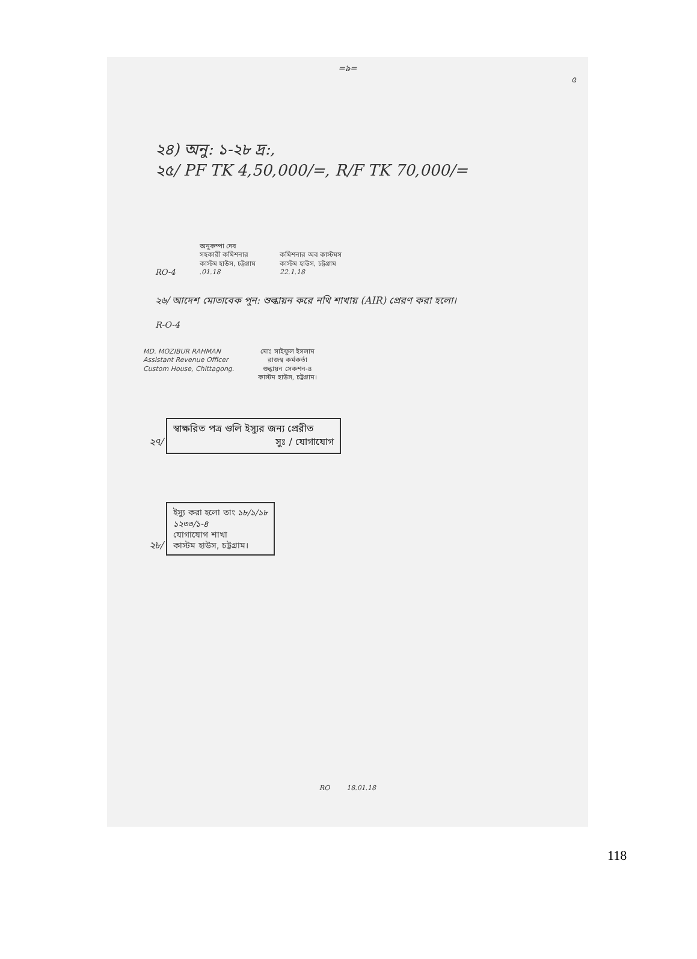=৯=
৫
২৪) অনু: ১-২৮ দ্র:,
২৫/ PF TK 4,50,000/=, R/F TK 70,000/=
RO-4
অনুকম্পা দেব
সহকারী কমিশনার
কাস্টম হাউস, চট্টগ্রাম
.01.18
কমিশনার অব কাস্টমস
কাস্টম হাউস, চট্টগ্রাম
22.1.18
২৬/ আদেশ মোতাবেক পুন: শুল্কায়ন করে নথি শাখায় (AIR) প্রেরণ করা হলো।
R-O-4
MD. MOZIBUR RAHMAN
Assistant Revenue Officer
Custom House, Chittagong.
মোঃ সাইফুল ইসলাম
রাজস্ব কর্মকর্তা
শুল্কায়ন সেকশন-৪
কাস্টম হাউস, চট্টগ্রাম।
২৭/
স্বাক্ষরিত পত্র গুলি ইস্যুর জন্য প্রেরীত
সুঃ / যোগাযোগ
২৮/
ইস্যু করা হলো তাং ১৮/১/১৮
১২৩৩/১-৪
যোগাযোগ শাখা
কাস্টম হাউস, চট্টগ্রাম।
RO 18.01.18
118